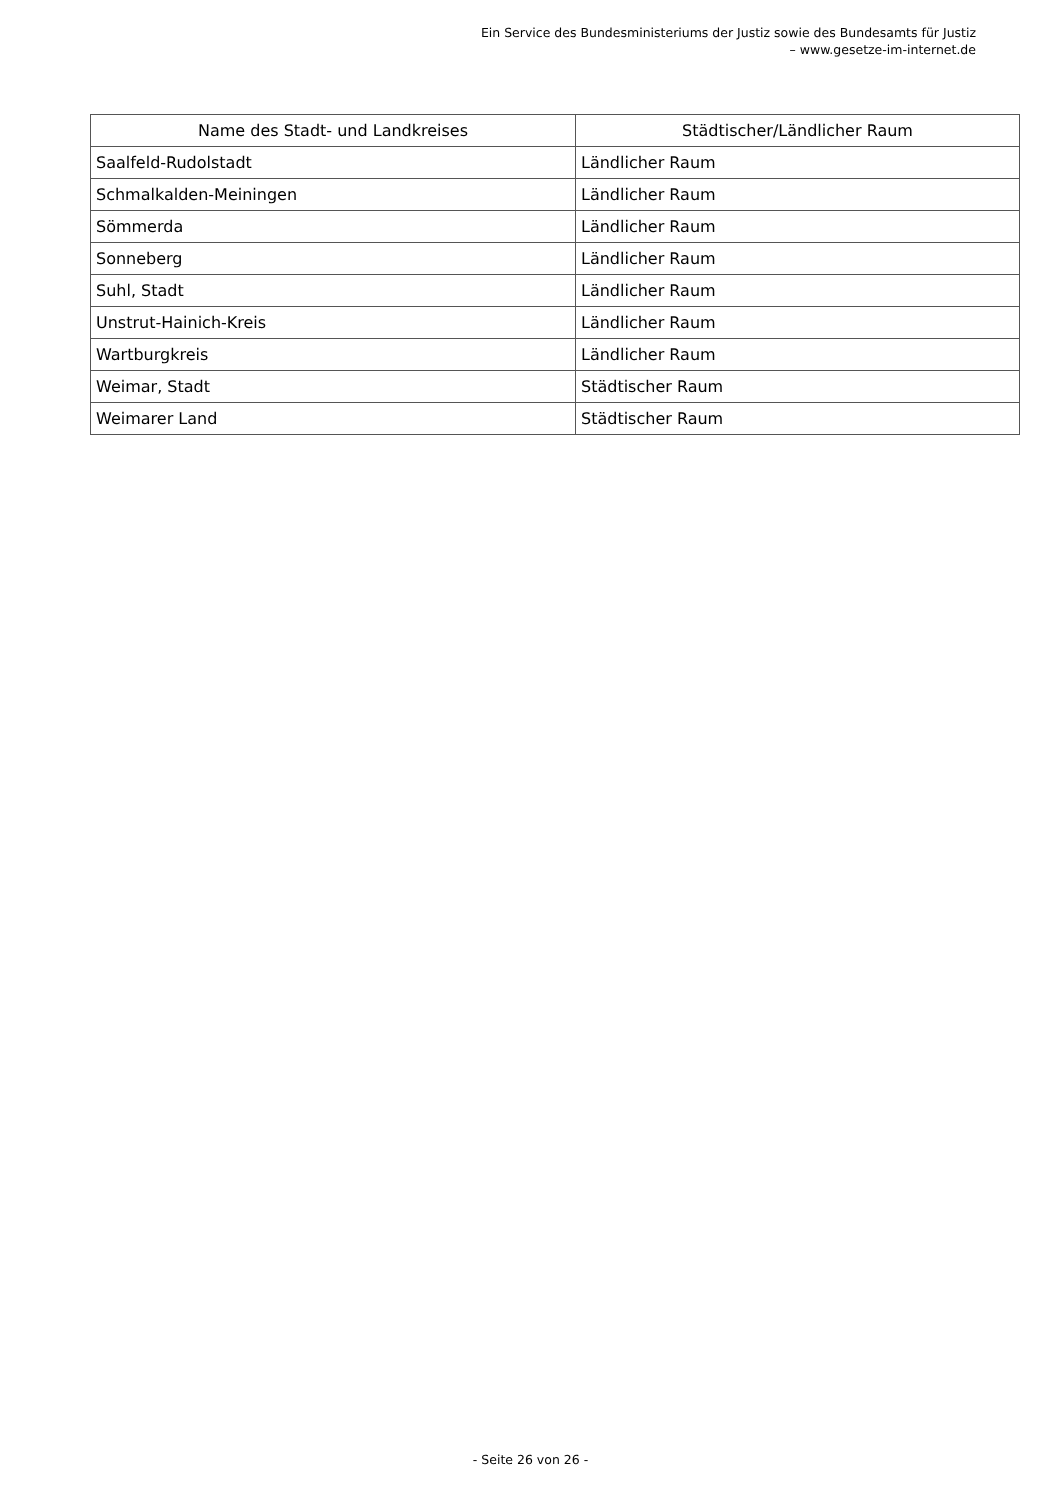Ein Service des Bundesministeriums der Justiz sowie des Bundesamts für Justiz – www.gesetze-im-internet.de
| Name des Stadt- und Landkreises | Städtischer/Ländlicher Raum |
| --- | --- |
| Saalfeld-Rudolstadt | Ländlicher Raum |
| Schmalkalden-Meiningen | Ländlicher Raum |
| Sömmerda | Ländlicher Raum |
| Sonneberg | Ländlicher Raum |
| Suhl, Stadt | Ländlicher Raum |
| Unstrut-Hainich-Kreis | Ländlicher Raum |
| Wartburgkreis | Ländlicher Raum |
| Weimar, Stadt | Städtischer Raum |
| Weimarer Land | Städtischer Raum |
- Seite 26 von 26 -